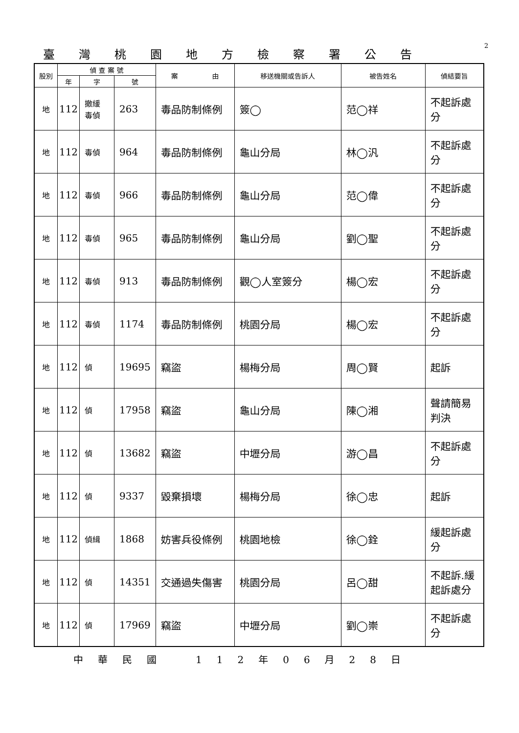2
臺灣桃園地方檢察署公告
| 股別 | 偵 查 案 號 | | | 案 由 | 移送機關或告訴人 | 被告姓名 | 偵結要旨 |
| --- | --- | --- | --- | --- | --- | --- | --- |
| | 年 | 字 | 號 | | | | |
| 地 | 112 | 撤緩 毒偵 | 263 | 毒品防制條例 | 簽◯ | 范◯祥 | 不起訴處分 |
| 地 | 112 | 毒偵 | 964 | 毒品防制條例 | 龜山分局 | 林◯汎 | 不起訴處分 |
| 地 | 112 | 毒偵 | 966 | 毒品防制條例 | 龜山分局 | 范◯偉 | 不起訴處分 |
| 地 | 112 | 毒偵 | 965 | 毒品防制條例 | 龜山分局 | 劉◯聖 | 不起訴處分 |
| 地 | 112 | 毒偵 | 913 | 毒品防制條例 | 觀◯人室簽分 | 楊◯宏 | 不起訴處分 |
| 地 | 112 | 毒偵 | 1174 | 毒品防制條例 | 桃園分局 | 楊◯宏 | 不起訴處分 |
| 地 | 112 | 偵 | 19695 | 竊盜 | 楊梅分局 | 周◯賢 | 起訴 |
| 地 | 112 | 偵 | 17958 | 竊盜 | 龜山分局 | 陳◯湘 | 聲請簡易判決 |
| 地 | 112 | 偵 | 13682 | 竊盜 | 中壢分局 | 游◯昌 | 不起訴處分 |
| 地 | 112 | 偵 | 9337 | 毀棄損壞 | 楊梅分局 | 徐◯忠 | 起訴 |
| 地 | 112 | 偵緝 | 1868 | 妨害兵役條例 | 桃園地檢 | 徐◯銓 | 緩起訴處分 |
| 地 | 112 | 偵 | 14351 | 交通過失傷害 | 桃園分局 | 呂◯甜 | 不起訴.緩起訴處分 |
| 地 | 112 | 偵 | 17969 | 竊盜 | 中壢分局 | 劉◯崇 | 不起訴處分 |
中華民國　112年06月28日